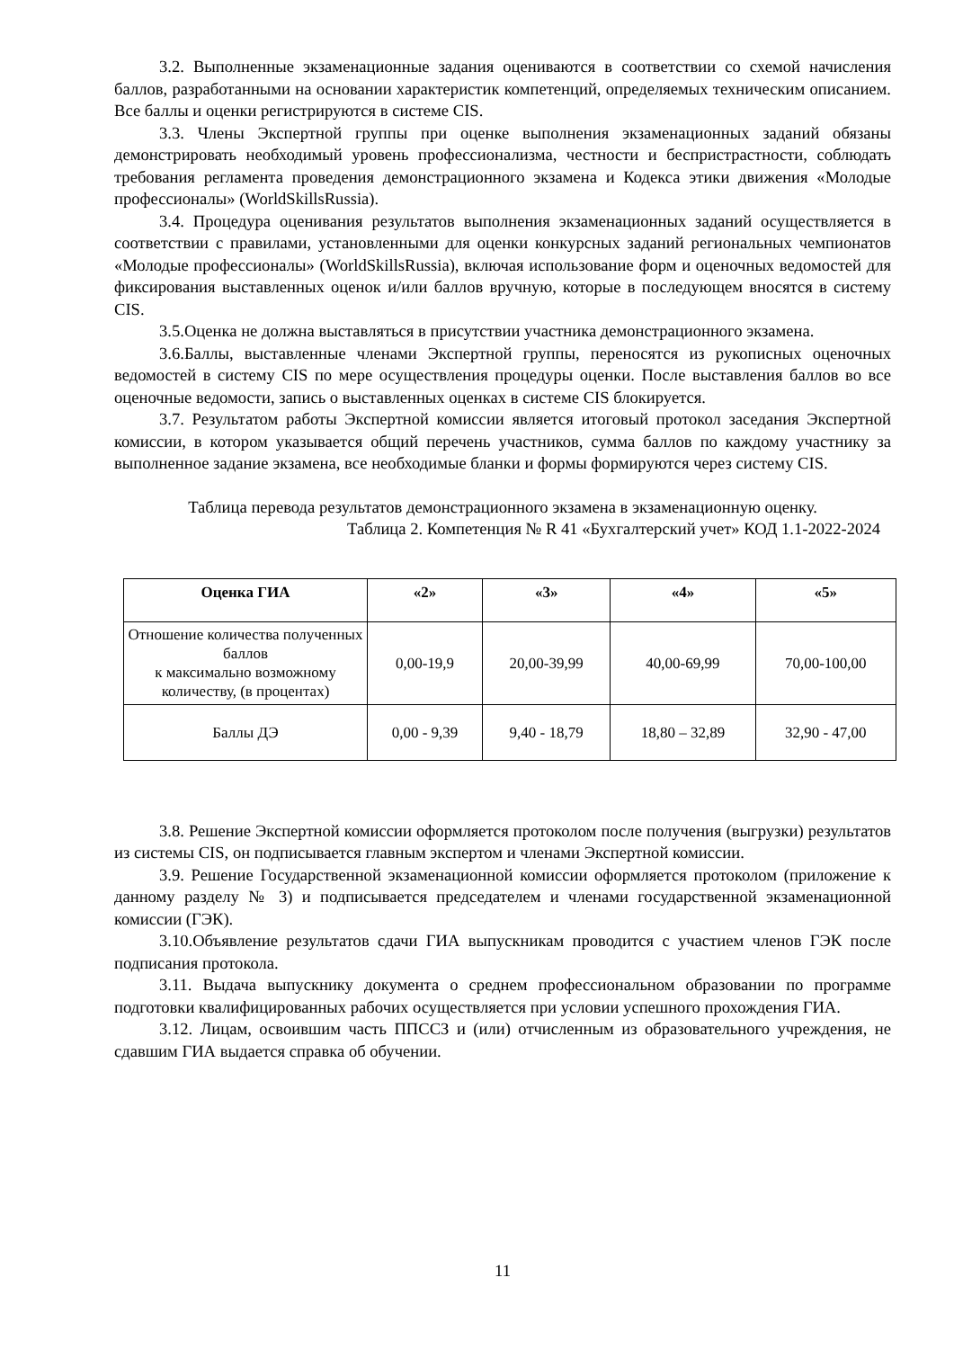3.2. Выполненные экзаменационные задания оцениваются в соответствии со схемой начисления баллов, разработанными на основании характеристик компетенций, определяемых техническим описанием. Все баллы и оценки регистрируются в системе CIS.
3.3. Члены Экспертной группы при оценке выполнения экзаменационных заданий обязаны демонстрировать необходимый уровень профессионализма, честности и беспристрастности, соблюдать требования регламента проведения демонстрационного экзамена и Кодекса этики движения «Молодые профессионалы» (WorldSkillsRussia).
3.4. Процедура оценивания результатов выполнения экзаменационных заданий осуществляется в соответствии с правилами, установленными для оценки конкурсных заданий региональных чемпионатов «Молодые профессионалы» (WorldSkillsRussia), включая использование форм и оценочных ведомостей для фиксирования выставленных оценок и/или баллов вручную, которые в последующем вносятся в систему CIS.
3.5.Оценка не должна выставляться в присутствии участника демонстрационного экзамена.
3.6.Баллы, выставленные членами Экспертной группы, переносятся из рукописных оценочных ведомостей в систему CIS по мере осуществления процедуры оценки. После выставления баллов во все оценочные ведомости, запись о выставленных оценках в системе CIS блокируется.
3.7. Результатом работы Экспертной комиссии является итоговый протокол заседания Экспертной комиссии, в котором указывается общий перечень участников, сумма баллов по каждому участнику за выполненное задание экзамена, все необходимые бланки и формы формируются через систему CIS.
Таблица перевода результатов демонстрационного экзамена в экзаменационную оценку.
Таблица 2. Компетенция № R 41 «Бухгалтерский учет» КОД 1.1-2022-2024
| Оценка ГИА | «2» | «3» | «4» | «5» |
| --- | --- | --- | --- | --- |
| Отношение количества полученных баллов к максимально возможному количеству, (в процентах) | 0,00-19,9 | 20,00-39,99 | 40,00-69,99 | 70,00-100,00 |
| Баллы ДЭ | 0,00 - 9,39 | 9,40 - 18,79 | 18,80 – 32,89 | 32,90 - 47,00 |
3.8. Решение Экспертной комиссии оформляется протоколом после получения (выгрузки) результатов из системы CIS, он подписывается главным экспертом и членами Экспертной комиссии.
3.9. Решение Государственной экзаменационной комиссии оформляется протоколом (приложение к данному разделу № 3) и подписывается председателем и членами государственной экзаменационной комиссии (ГЭК).
3.10.Объявление результатов сдачи ГИА выпускникам проводится с участием членов ГЭК после подписания протокола.
3.11. Выдача выпускнику документа о среднем профессиональном образовании по программе подготовки квалифицированных рабочих осуществляется при условии успешного прохождения ГИА.
3.12. Лицам, освоившим часть ППССЗ и (или) отчисленным из образовательного учреждения, не сдавшим ГИА выдается справка об обучении.
11